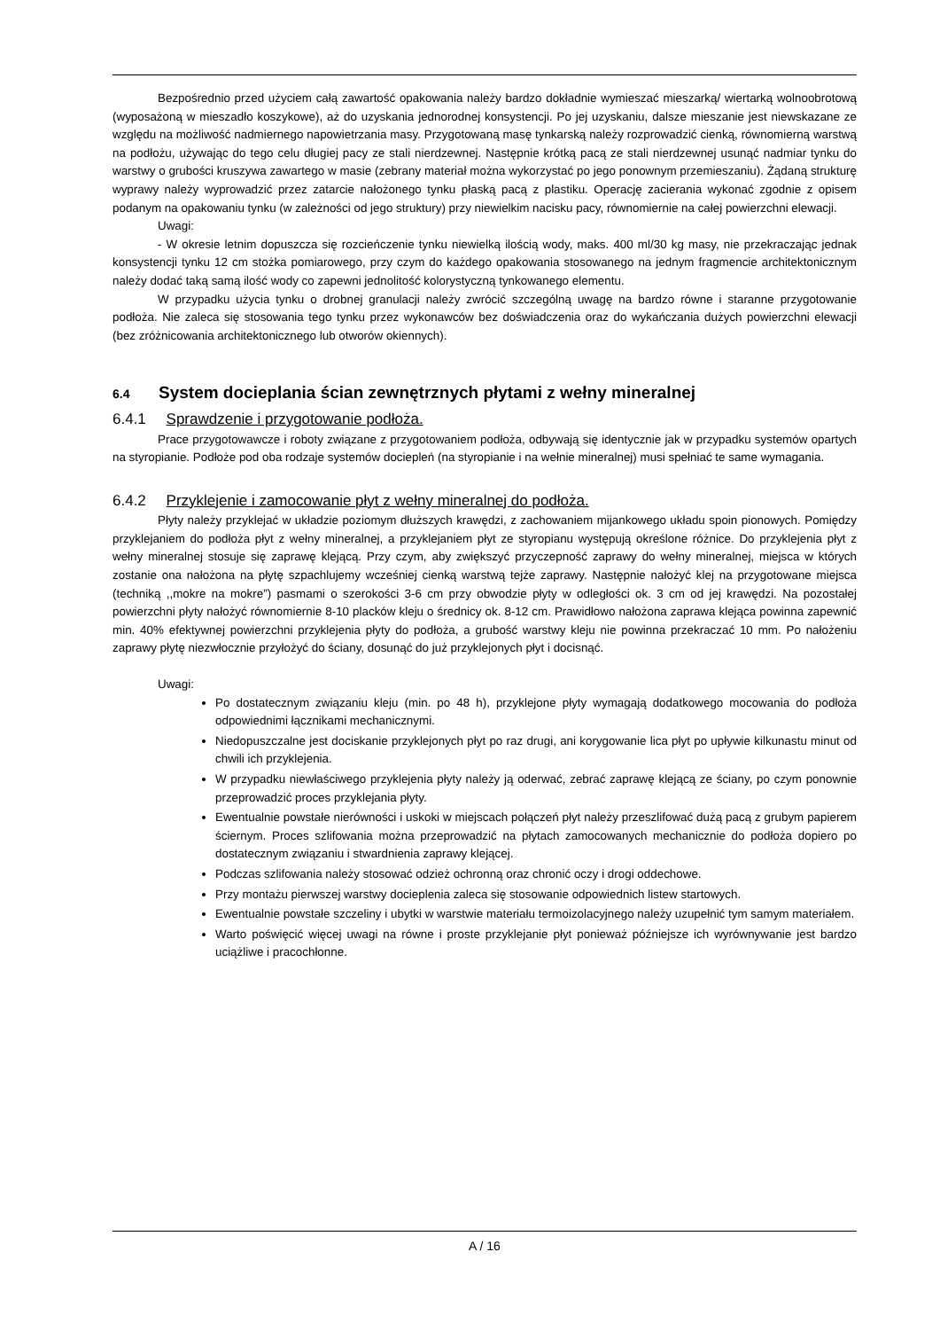Bezpośrednio przed użyciem całą zawartość opakowania należy bardzo dokładnie wymieszać mieszarką/ wiertarką wolnoobrotową (wyposażoną w mieszadło koszykowe), aż do uzyskania jednorodnej konsystencji. Po jej uzyskaniu, dalsze mieszanie jest niewskazane ze względu na możliwość nadmiernego napowietrzania masy. Przygotowaną masę tynkarską należy rozprowadzić cienką, równomierną warstwą na podłożu, używając do tego celu długiej pacy ze stali nierdzewnej. Następnie krótką pacą ze stali nierdzewnej usunąć nadmiar tynku do warstwy o grubości kruszywa zawartego w masie (zebrany materiał można wykorzystać po jego ponownym przemieszaniu). Żądaną strukturę wyprawy należy wyprowadzić przez zatarcie nałożonego tynku płaską pacą z plastiku. Operację zacierania wykonać zgodnie z opisem podanym na opakowaniu tynku (w zależności od jego struktury) przy niewielkim nacisku pacy, równomiernie na całej powierzchni elewacji.
Uwagi:
- W okresie letnim dopuszcza się rozcieńczenie tynku niewielką ilością wody, maks. 400 ml/30 kg masy, nie przekraczając jednak konsystencji tynku 12 cm stożka pomiarowego, przy czym do każdego opakowania stosowanego na jednym fragmencie architektonicznym należy dodać taką samą ilość wody co zapewni jednolitość kolorystyczną tynkowanego elementu.
W przypadku użycia tynku o drobnej granulacji należy zwrócić szczególną uwagę na bardzo równe i staranne przygotowanie podłoża. Nie zaleca się stosowania tego tynku przez wykonawców bez doświadczenia oraz do wykańczania dużych powierzchni elewacji (bez zróżnicowania architektonicznego lub otworów okiennych).
6.4 System docieplania ścian zewnętrznych płytami z wełny mineralnej
6.4.1 Sprawdzenie i przygotowanie podłoża.
Prace przygotowawcze i roboty związane z przygotowaniem podłoża, odbywają się identycznie jak w przypadku systemów opartych na styropianie. Podłoże pod oba rodzaje systemów dociepleń (na styropianie i na wełnie mineralnej) musi spełniać te same wymagania.
6.4.2 Przyklejenie i zamocowanie płyt z wełny mineralnej do podłoża.
Płyty należy przyklejać w układzie poziomym dłuższych krawędzi, z zachowaniem mijankowego układu spoin pionowych. Pomiędzy przyklejaniem do podłoża płyt z wełny mineralnej, a przyklejaniem płyt ze styropianu występują określone różnice. Do przyklejenia płyt z wełny mineralnej stosuje się zaprawę klejącą. Przy czym, aby zwiększyć przyczepność zaprawy do wełny mineralnej, miejsca w których zostanie ona nałożona na płytę szpachlujemy wcześniej cienką warstwą tejże zaprawy. Następnie nałożyć klej na przygotowane miejsca (techniką ,,mokre na mokre”) pasmami o szerokości 3-6 cm przy obwodzie płyty w odległości ok. 3 cm od jej krawędzi. Na pozostałej powierzchni płyty nałożyć równomiernie 8-10 placków kleju o średnicy ok. 8-12 cm. Prawidłowo nałożona zaprawa klejąca powinna zapewnić min. 40% efektywnej powierzchni przyklejenia płyty do podłoża, a grubość warstwy kleju nie powinna przekraczać 10 mm. Po nałożeniu zaprawy płytę niezwłocznie przyłożyć do ściany, dosunąć do już przyklejonych płyt i docisnąć.
Uwagi:
Po dostatecznym związaniu kleju (min. po 48 h), przyklejone płyty wymagają dodatkowego mocowania do podłoża odpowiednimi łącznikami mechanicznymi.
Niedopuszczalne jest dociskanie przyklejonych płyt po raz drugi, ani korygowanie lica płyt po upływie kilkunastu minut od chwili ich przyklejenia.
W przypadku niewłaściwego przyklejenia płyty należy ją oderwać, zebrać zaprawę klejącą ze ściany, po czym ponownie przeprowadzić proces przyklejania płyty.
Ewentualnie powstałe nierówności i uskoki w miejscach połączeń płyt należy przeszlifować dużą pacą z grubym papierem ściernym. Proces szlifowania można przeprowadzić na płytach zamocowanych mechanicznie do podłoża dopiero po dostatecznym związaniu i stwardnienia zaprawy klejącej.
Podczas szlifowania należy stosować odzież ochronną oraz chronić oczy i drogi oddechowe.
Przy montażu pierwszej warstwy docieplenia zaleca się stosowanie odpowiednich listew startowych.
Ewentualnie powstałe szczeliny i ubytki w warstwie materiału termoizolacyjnego należy uzupełnić tym samym materiałem.
Warto poświęcić więcej uwagi na równe i proste przyklejanie płyt ponieważ późniejsze ich wyrównywanie jest bardzo uciążliwe i pracochłonne.
A / 16